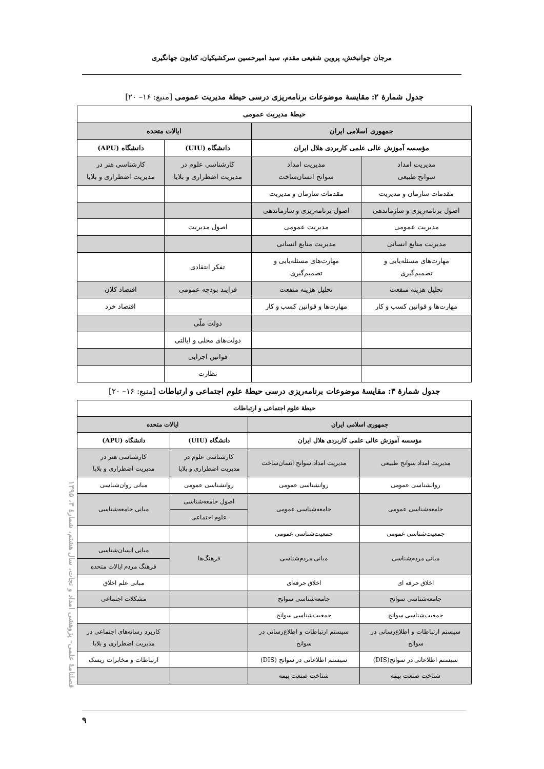مرجان جوانبخش، پروین شفیعی مقدم، سید امیرحسین سرکشیکیان، کتایون جهانگیری
جدول شمارهٔ ۲: مقایسهٔ موضوعات برنامه‌ریزی درسی حیطهٔ مدیریت عمومی [منبع: ۱۶– ۲۰]
| حیطهٔ مدیریت عمومی | | | |
| --- | --- | --- | --- |
| جمهوری اسلامی ایران | | ایالات متحده | |
| مؤسسه آموزش عالی علمی کاربردی هلال ایران | | دانشگاه (UIU) | دانشگاه (APU) |
| مدیریت امداد سوانح طبیعی | مدیریت امداد سوانح انسان‌ساخت | کارشناسی علوم در مدیریت اضطراری و بلایا | کارشناسی هنر در مدیریت اضطراری و بلایا |
| مقدمات سازمان و مدیریت | مقدمات سازمان و مدیریت | | |
| اصول برنامه‌ریزی و سازماندهی | اصول برنامه‌ریزی و سازماندهی | | |
| مدیریت عمومی | مدیریت عمومی | اصول مدیریت | |
| مدیریت منابع انسانی | مدیریت منابع انسانی | | |
| مهارت‌های مسئله‌یابی و تصمیم‌گیری | مهارت‌های مسئله‌یابی و تصمیم‌گیری | تفکر انتقادی | |
| تحلیل هزینه منفعت | تحلیل هزینه منفعت | فرایند بودجه عمومی | اقتصاد کلان |
| مهارت‌ها و قوانین کسب و کار | مهارت‌ها و قوانین کسب و کار | | اقتصاد خرد |
| | | دولت ملّی | |
| | | دولت‌های محلی و ایالتی | |
| | | قوانین اجرایی | |
| | | نظارت | |
جدول شمارهٔ ۳: مقایسهٔ موضوعات برنامه‌ریزی درسی حیطهٔ علوم اجتماعی و ارتباطات [منبع: ۱۶– ۲۰]
| حیطهٔ علوم اجتماعی و ارتباطات | | | |
| --- | --- | --- | --- |
| جمهوری اسلامی ایران | | ایالات متحده | |
| مؤسسه آموزش عالی علمی کاربردی هلال ایران | | دانشگاه (UIU) | دانشگاه (APU) |
| مدیریت امداد سوانح طبیعی | مدیریت امداد سوانح انسان‌ساخت | کارشناسی علوم در مدیریت اضطراری و بلایا | کارشناسی هنر در مدیریت اضطراری و بلایا |
| روانشناسی عمومی | روانشناسی عمومی | روانشناسی عمومی | مبانی روان‌شناسی |
| جامعه‌شناسی عمومی | جامعه‌شناسی عمومی | اصول جامعه‌شناسی | مبانی جامعه‌شناسی |
| | | علوم اجتماعی | |
| جمعیت‌شناسی عمومی | جمعیت‌شناسی عمومی | | |
| مبانی مردم‌شناسی | مبانی مردم‌شناسی | فرهنگ‌ها | مبانی انسان‌شناسی |
| | | | فرهنگ مردم ایالات متحده |
| اخلاق حرفه ای | اخلاق حرفه‌ای | | مبانی علم اخلاق |
| جامعه‌شناسی سوانح | جامعه‌شناسی سوانح | | مشکلات اجتماعی |
| جمعیت‌شناسی سوانح | جمعیت‌شناسی سوانح | | |
| سیستم ارتباطات و اطلاع‌رسانی در سوانح | سیستم ارتباطات و اطلاع‌رسانی در سوانح | | کاربرد رسانه‌های اجتماعی در مدیریت اضطراری و بلایا |
| سیستم اطلاعاتی در سوانح(DIS) | سیستم اطلاعاتی در سوانح (DIS) | | ارتباطات و مخابرات ریسک |
| شناخت صنعت بیمه | شناخت صنعت بیمه | | |
فصلنامهٔ علمی– پژوهشی امداد و نجات، سال هشتم، شمارهٔ ۳، ۱۳۹۵
۹